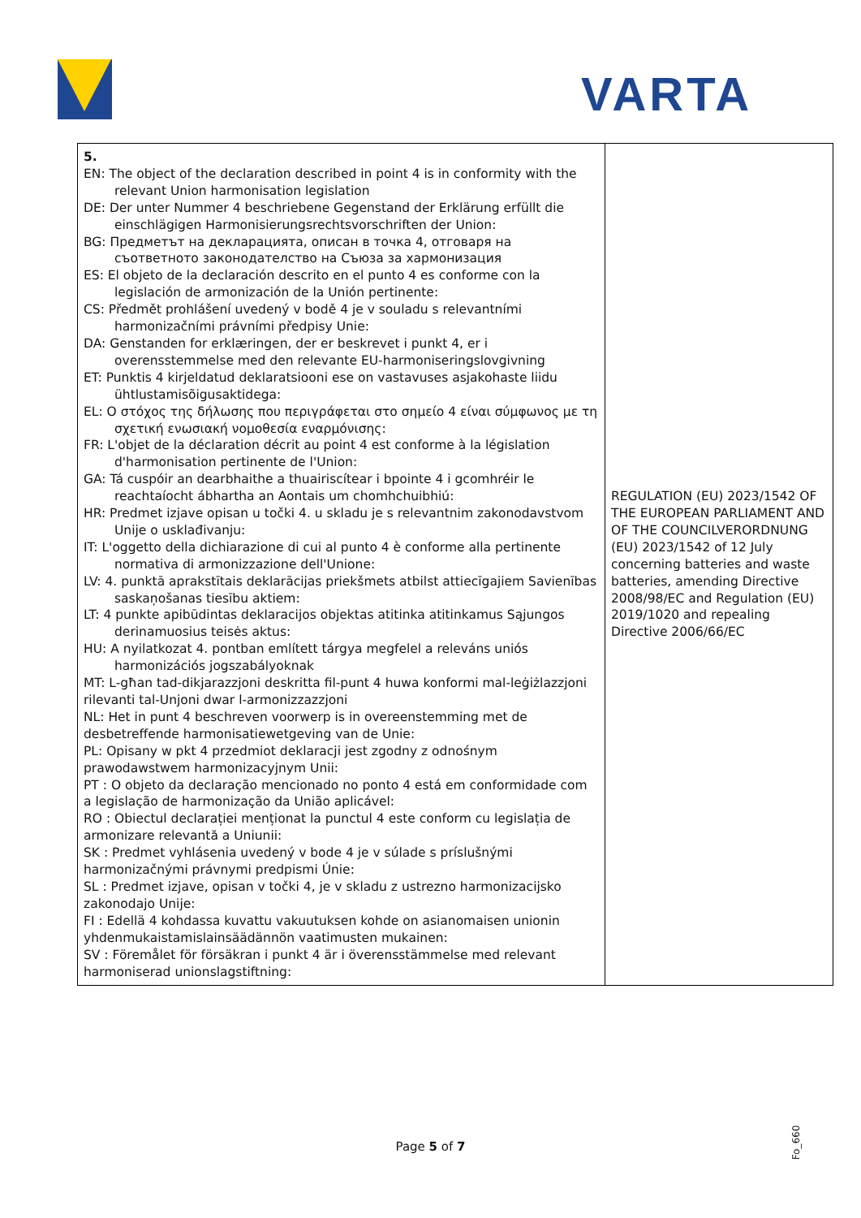VARTA
| 5. EN: The object of the declaration described in point 4 is in conformity with the relevant Union harmonisation legislation DE: Der unter Nummer 4 beschriebene Gegenstand der Erklärung erfüllt die einschlägigen Harmonisierungsrechtsvorschriften der Union: BG: Предметът на декларацията, описан в точка 4, отговаря на съответното законодателство на Съюза за хармонизация ES: El objeto de la declaración descrito en el punto 4 es conforme con la legislación de armonización de la Unión pertinente: CS: Předmět prohlášení uvedený v bodě 4 je v souladu s relevantními harmonizačními právními předpisy Unie: DA: Genstanden for erklæringen, der er beskrevet i punkt 4, er i overensstemmelse med den relevante EU-harmoniseringslovgivning ET: Punktis 4 kirjeldatud deklaratsiooni ese on vastavuses asjakohaste liidu ühtlustamisõigusaktidega: EL: Ο στόχος της δήλωσης που περιγράφεται στο σημείο 4 είναι σύμφωνος με τη σχετική ενωσιακή νομοθεσία εναρμόνισης: FR: L'objet de la déclaration décrit au point 4 est conforme à la législation d'harmonisation pertinente de l'Union: GA: Tá cuspóir an dearbhaithe a thuairiscítear i bpointe 4 i gcomhréir le reachtaíocht ábhartha an Aontais um chomhchuibhiú: HR: Predmet izjave opisan u točki 4. u skladu je s relevantnim zakonodavstvom Unije o usklađivanju: IT: L'oggetto della dichiarazione di cui al punto 4 è conforme alla pertinente normativa di armonizzazione dell'Unione: LV: 4. punktā aprakstītais deklarācijas priekšmets atbilst attiecīgajiem Savienības saskaņošanas tiesību aktiem: LT: 4 punkte apibūdintas deklaracijos objektas atitinka atitinkamus Sąjungos derinamuosius teisės aktus: HU: A nyilatkozat 4. pontban említett tárgya megfelel a releváns uniós harmonizációs jogszabályoknak MT: L-għan tad-dikjarazzjoni deskritta fil-punt 4 huwa konformi mal-leġiżlazzjoni rilevanti tal-Unjoni dwar l-armonizzazzjoni NL: Het in punt 4 beschreven voorwerp is in overeenstemming met de desbetreffende harmonisatiewetgeving van de Unie: PL: Opisany w pkt 4 przedmiot deklaracji jest zgodny z odnośnym prawodawstwem harmonizacyjnym Unii: PT : O objeto da declaração mencionado no ponto 4 está em conformidade com a legislação de harmonização da União aplicável: RO : Obiectul declarației menționat la punctul 4 este conform cu legislația de armonizare relevantă a Uniunii: SK : Predmet vyhlásenia uvedený v bode 4 je v súlade s príslušnými harmonizačnými právnymi predpismi Únie: SL : Predmet izjave, opisan v točki 4, je v skladu z ustrezno harmonizacijsko zakonodajo Unije: FI : Edellä 4 kohdassa kuvattu vakuutuksen kohde on asianomaisen unionin yhdenmukaistamislainsäädännön vaatimusten mukainen: SV : Föremålet för försäkran i punkt 4 är i överensstämmelse med relevant harmoniserad unionslagstiftning: | REGULATION (EU) 2023/1542 OF THE EUROPEAN PARLIAMENT AND OF THE COUNCILVERORDNUNG (EU) 2023/1542 of 12 July concerning batteries and waste batteries, amending Directive 2008/98/EC and Regulation (EU) 2019/1020 and repealing Directive 2006/66/EC |
Page 5 of 7 Fo_660